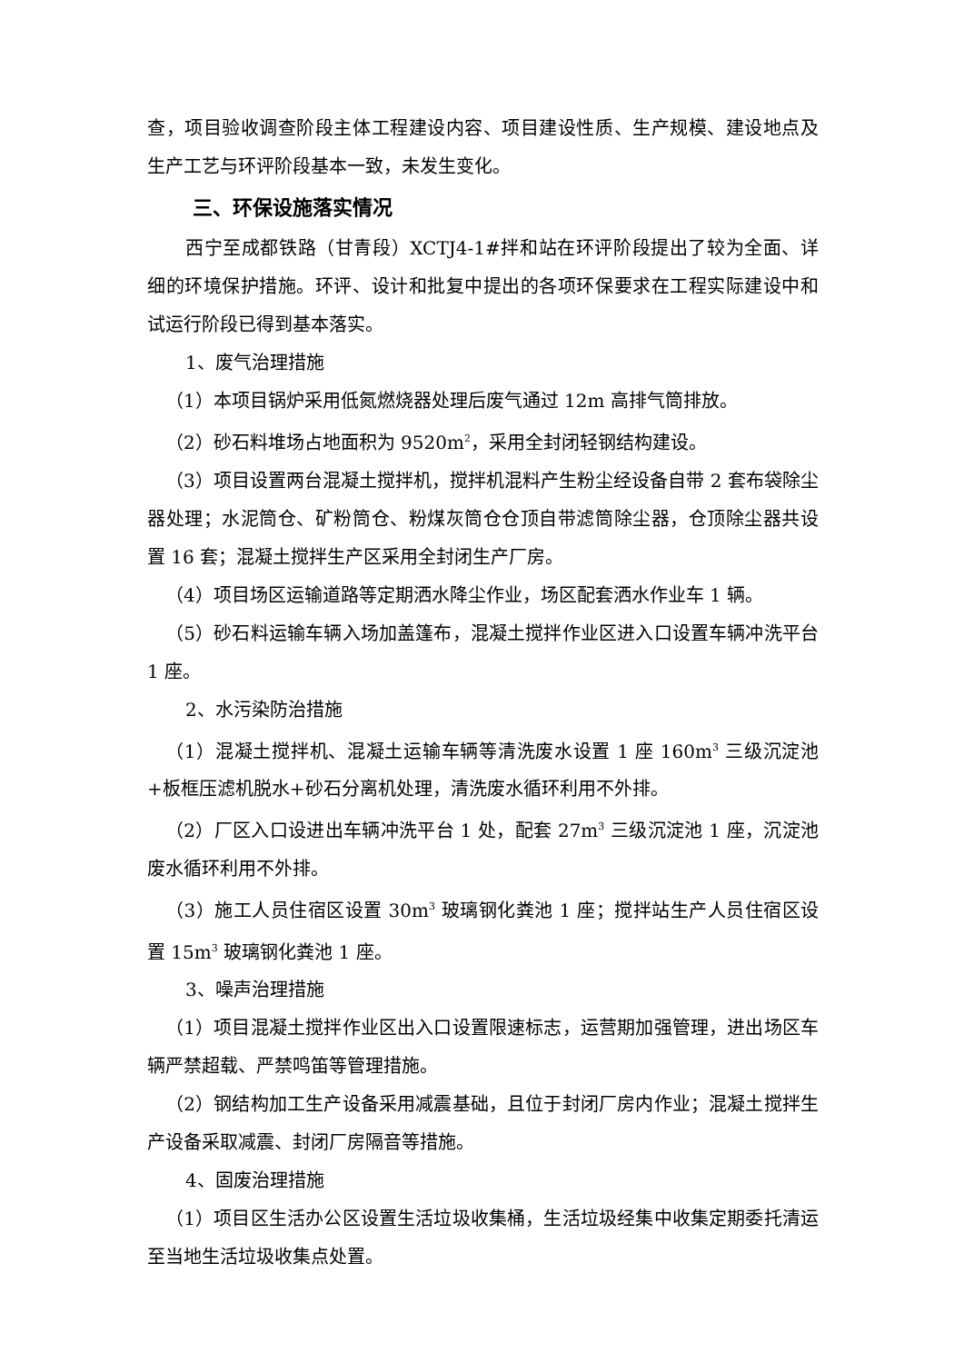查，项目验收调查阶段主体工程建设内容、项目建设性质、生产规模、建设地点及生产工艺与环评阶段基本一致，未发生变化。
三、环保设施落实情况
西宁至成都铁路（甘青段）XCTJ4-1#拌和站在环评阶段提出了较为全面、详细的环境保护措施。环评、设计和批复中提出的各项环保要求在工程实际建设中和试运行阶段已得到基本落实。
1、废气治理措施
（1）本项目锅炉采用低氮燃烧器处理后废气通过 12m 高排气筒排放。
（2）砂石料堆场占地面积为 9520m<sup>2</sup>，采用全封闭轻钢结构建设。
（3）项目设置两台混凝土搅拌机，搅拌机混料产生粉尘经设备自带 2 套布袋除尘器处理；水泥筒仓、矿粉筒仓、粉煤灰筒仓仓顶自带滤筒除尘器，仓顶除尘器共设置 16 套；混凝土搅拌生产区采用全封闭生产厂房。
（4）项目场区运输道路等定期洒水降尘作业，场区配套洒水作业车 1 辆。
（5）砂石料运输车辆入场加盖篷布，混凝土搅拌作业区进入口设置车辆冲洗平台 1 座。
2、水污染防治措施
（1）混凝土搅拌机、混凝土运输车辆等清洗废水设置 1 座 160m<sup>3</sup> 三级沉淀池+板框压滤机脱水+砂石分离机处理，清洗废水循环利用不外排。
（2）厂区入口设进出车辆冲洗平台 1 处，配套 27m<sup>3</sup> 三级沉淀池 1 座，沉淀池废水循环利用不外排。
（3）施工人员住宿区设置 30m<sup>3</sup> 玻璃钢化粪池 1 座；搅拌站生产人员住宿区设置 15m<sup>3</sup> 玻璃钢化粪池 1 座。
3、噪声治理措施
（1）项目混凝土搅拌作业区出入口设置限速标志，运营期加强管理，进出场区车辆严禁超载、严禁鸣笛等管理措施。
（2）钢结构加工生产设备采用减震基础，且位于封闭厂房内作业；混凝土搅拌生产设备采取减震、封闭厂房隔音等措施。
4、固废治理措施
（1）项目区生活办公区设置生活垃圾收集桶，生活垃圾经集中收集定期委托清运至当地生活垃圾收集点处置。